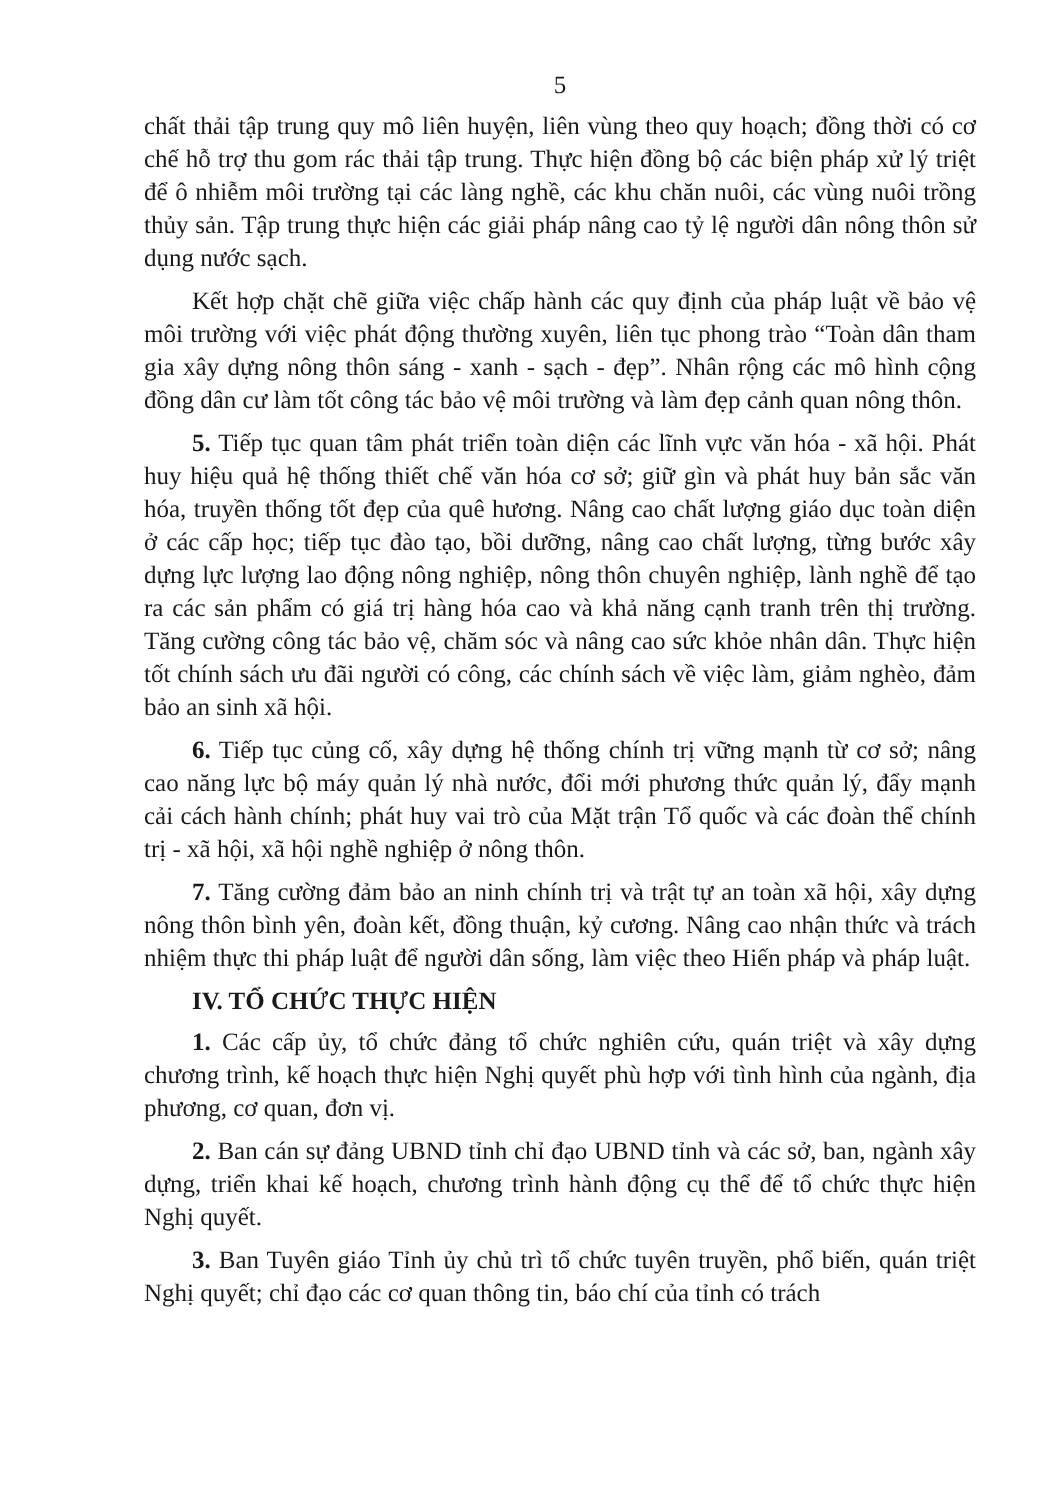5
chất thải tập trung quy mô liên huyện, liên vùng theo quy hoạch; đồng thời có cơ chế hỗ trợ thu gom rác thải tập trung. Thực hiện đồng bộ các biện pháp xử lý triệt để ô nhiễm môi trường tại các làng nghề, các khu chăn nuôi, các vùng nuôi trồng thủy sản. Tập trung thực hiện các giải pháp nâng cao tỷ lệ người dân nông thôn sử dụng nước sạch.
Kết hợp chặt chẽ giữa việc chấp hành các quy định của pháp luật về bảo vệ môi trường với việc phát động thường xuyên, liên tục phong trào “Toàn dân tham gia xây dựng nông thôn sáng - xanh - sạch - đẹp”. Nhân rộng các mô hình cộng đồng dân cư làm tốt công tác bảo vệ môi trường và làm đẹp cảnh quan nông thôn.
5. Tiếp tục quan tâm phát triển toàn diện các lĩnh vực văn hóa - xã hội. Phát huy hiệu quả hệ thống thiết chế văn hóa cơ sở; giữ gìn và phát huy bản sắc văn hóa, truyền thống tốt đẹp của quê hương. Nâng cao chất lượng giáo dục toàn diện ở các cấp học; tiếp tục đào tạo, bồi dưỡng, nâng cao chất lượng, từng bước xây dựng lực lượng lao động nông nghiệp, nông thôn chuyên nghiệp, lành nghề để tạo ra các sản phẩm có giá trị hàng hóa cao và khả năng cạnh tranh trên thị trường. Tăng cường công tác bảo vệ, chăm sóc và nâng cao sức khỏe nhân dân. Thực hiện tốt chính sách ưu đãi người có công, các chính sách về việc làm, giảm nghèo, đảm bảo an sinh xã hội.
6. Tiếp tục củng cố, xây dựng hệ thống chính trị vững mạnh từ cơ sở; nâng cao năng lực bộ máy quản lý nhà nước, đổi mới phương thức quản lý, đẩy mạnh cải cách hành chính; phát huy vai trò của Mặt trận Tổ quốc và các đoàn thể chính trị - xã hội, xã hội nghề nghiệp ở nông thôn.
7. Tăng cường đảm bảo an ninh chính trị và trật tự an toàn xã hội, xây dựng nông thôn bình yên, đoàn kết, đồng thuận, kỷ cương. Nâng cao nhận thức và trách nhiệm thực thi pháp luật để người dân sống, làm việc theo Hiến pháp và pháp luật.
IV. TỔ CHỨC THỰC HIỆN
1. Các cấp ủy, tổ chức đảng tổ chức nghiên cứu, quán triệt và xây dựng chương trình, kế hoạch thực hiện Nghị quyết phù hợp với tình hình của ngành, địa phương, cơ quan, đơn vị.
2. Ban cán sự đảng UBND tỉnh chỉ đạo UBND tỉnh và các sở, ban, ngành xây dựng, triển khai kế hoạch, chương trình hành động cụ thể để tổ chức thực hiện Nghị quyết.
3. Ban Tuyên giáo Tỉnh ủy chủ trì tổ chức tuyên truyền, phổ biến, quán triệt Nghị quyết; chỉ đạo các cơ quan thông tin, báo chí của tỉnh có trách